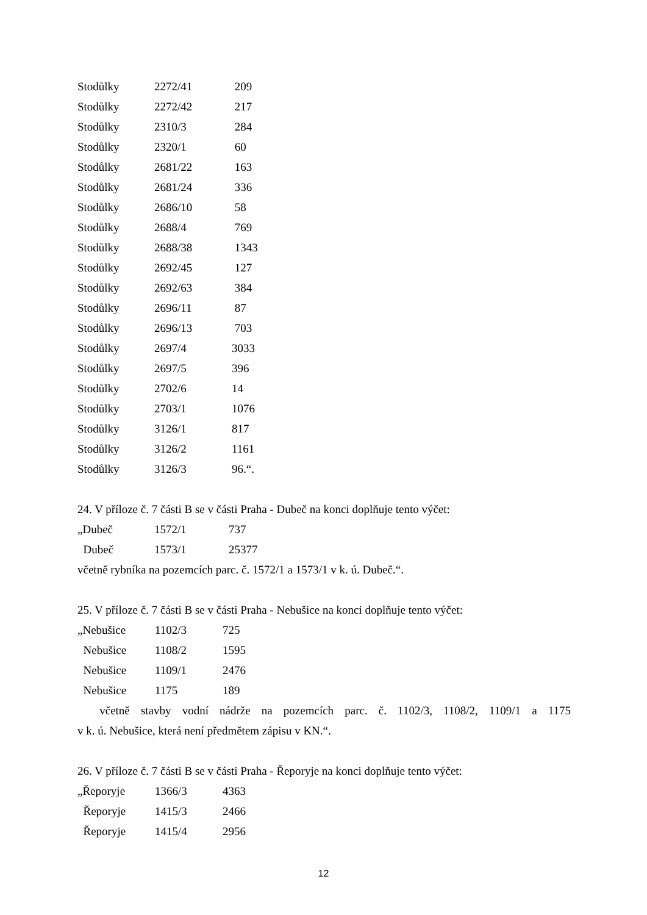| Stodůlky | 2272/41 | 209 |
| Stodůlky | 2272/42 | 217 |
| Stodůlky | 2310/3 | 284 |
| Stodůlky | 2320/1 | 60 |
| Stodůlky | 2681/22 | 163 |
| Stodůlky | 2681/24 | 336 |
| Stodůlky | 2686/10 | 58 |
| Stodůlky | 2688/4 | 769 |
| Stodůlky | 2688/38 | 1343 |
| Stodůlky | 2692/45 | 127 |
| Stodůlky | 2692/63 | 384 |
| Stodůlky | 2696/11 | 87 |
| Stodůlky | 2696/13 | 703 |
| Stodůlky | 2697/4 | 3033 |
| Stodůlky | 2697/5 | 396 |
| Stodůlky | 2702/6 | 14 |
| Stodůlky | 2703/1 | 1076 |
| Stodůlky | 3126/1 | 817 |
| Stodůlky | 3126/2 | 1161 |
| Stodůlky | 3126/3 | 96.“. |
24. V příloze č. 7 části B se v části Praha - Dubeč na konci doplňuje tento výčet:
| „Dubeč | 1572/1 | 737 |
| Dubeč | 1573/1 | 25377 |
včetně rybníka na pozemcích parc. č. 1572/1 a 1573/1 v k. ú. Dubeč.“.
25. V příloze č. 7 části B se v části Praha - Nebušice na konci doplňuje tento výčet:
| „Nebušice | 1102/3 | 725 |
| Nebušice | 1108/2 | 1595 |
| Nebušice | 1109/1 | 2476 |
| Nebušice | 1175 | 189 |
včetně stavby vodní nádrže na pozemcích parc. č. 1102/3, 1108/2, 1109/1 a 1175
v k. ú. Nebušice, která není předmětem zápisu v KN.“.
26. V příloze č. 7 části B se v části Praha - Řeporyje na konci doplňuje tento výčet:
| „Řeporyje | 1366/3 | 4363 |
| Řeporyje | 1415/3 | 2466 |
| Řeporyje | 1415/4 | 2956 |
12